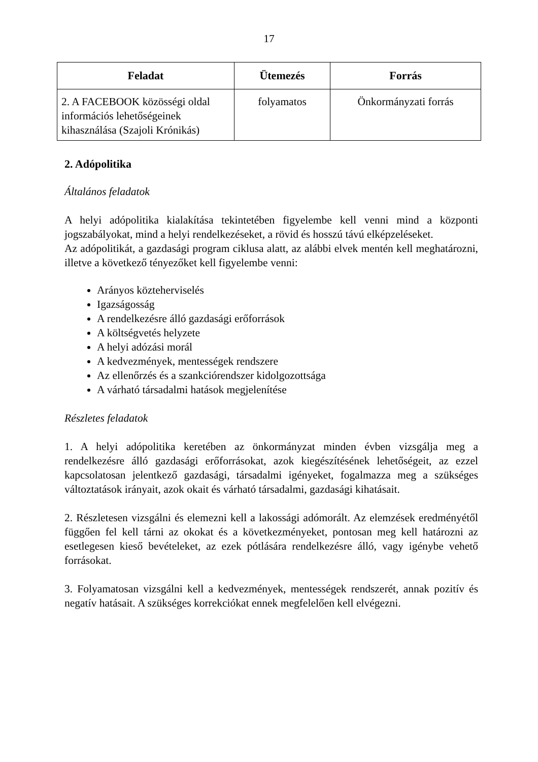17
| Feladat | Ütemezés | Forrás |
| --- | --- | --- |
| 2. A FACEBOOK közösségi oldal információs lehetőségeinek kihasználása (Szajoli Krónikás) | folyamatos | Önkormányzati forrás |
2. Adópolitika
Általános feladatok
A helyi adópolitika kialakítása tekintetében figyelembe kell venni mind a központi jogszabályokat, mind a helyi rendelkezéseket, a rövid és hosszú távú elképzeléseket.
Az adópolitikát, a gazdasági program ciklusa alatt, az alábbi elvek mentén kell meghatározni, illetve a következő tényezőket kell figyelembe venni:
Arányos közteherviselés
Igazságosság
A rendelkezésre álló gazdasági erőforrások
A költségvetés helyzete
A helyi adózási morál
A kedvezmények, mentességek rendszere
Az ellenőrzés és a szankciórendszer kidolgozottsága
A várható társadalmi hatások megjelenítése
Részletes feladatok
1. A helyi adópolitika keretében az önkormányzat minden évben vizsgálja meg a rendelkezésre álló gazdasági erőforrásokat, azok kiegészítésének lehetőségeit, az ezzel kapcsolatosan jelentkező gazdasági, társadalmi igényeket, fogalmazza meg a szükséges változtatások irányait, azok okait és várható társadalmi, gazdasági kihatásait.
2. Részletesen vizsgálni és elemezni kell a lakossági adómorált. Az elemzések eredményétől függően fel kell tárni az okokat és a következményeket, pontosan meg kell határozni az esetlegesen kieső bevételeket, az ezek pótlására rendelkezésre álló, vagy igénybe vehető forrásokat.
3. Folyamatosan vizsgálni kell a kedvezmények, mentességek rendszerét, annak pozitív és negatív hatásait. A szükséges korrekciókat ennek megfelelően kell elvégezni.